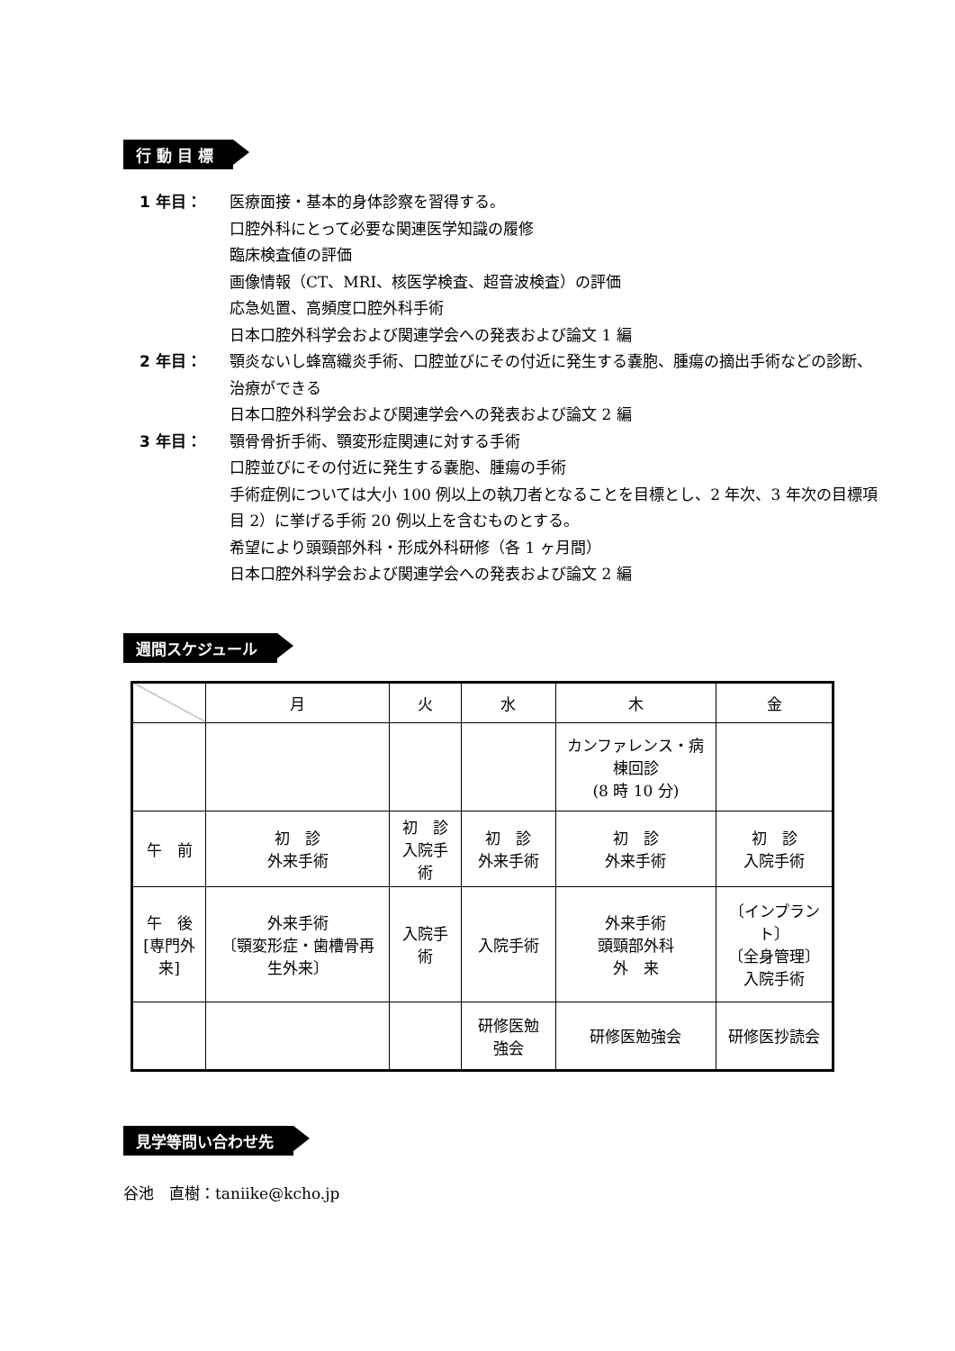行 動 目 標
1 年目： 医療面接・基本的身体診察を習得する。
口腔外科にとって必要な関連医学知識の履修
臨床検査値の評価
画像情報（CT、MRI、核医学検査、超音波検査）の評価
応急処置、高頻度口腔外科手術
日本口腔外科学会および関連学会への発表および論文 1 編
2 年目： 顎炎ないし蜂窩織炎手術、口腔並びにその付近に発生する嚢胞、腫瘍の摘出手術などの診断、治療ができる
日本口腔外科学会および関連学会への発表および論文 2 編
3 年目： 顎骨骨折手術、顎変形症関連に対する手術
口腔並びにその付近に発生する嚢胞、腫瘍の手術
手術症例については大小 100 例以上の執刀者となることを目標とし、2 年次、3 年次の目標項目 2）に挙げる手術 20 例以上を含むものとする。
希望により頭頸部外科・形成外科研修（各 1 ヶ月間）
日本口腔外科学会および関連学会への発表および論文 2 編
週間スケジュール
| | 月 | 火 | 水 | 木 | 金 |
| | | | | カンファレンス・病棟回診 (8 時 10 分) | |
| 午 前 | 初 診 外来手術 | 初 診 入院手術 | 初 診 外来手術 | 初 診 外来手術 | 初 診 入院手術 |
| 午 後 [専門外来] | 外来手術 〔顎変形症・歯槽骨再生外来〕 | 入院手術 | 入院手術 | 外来手術 頭頸部外科 外 来 | 〔インプラント〕 〔全身管理〕 入院手術 |
| | | | 研修医勉強会 | 研修医勉強会 | 研修医抄読会 |
見学等問い合わせ先
谷池　直樹：taniike@kcho.jp